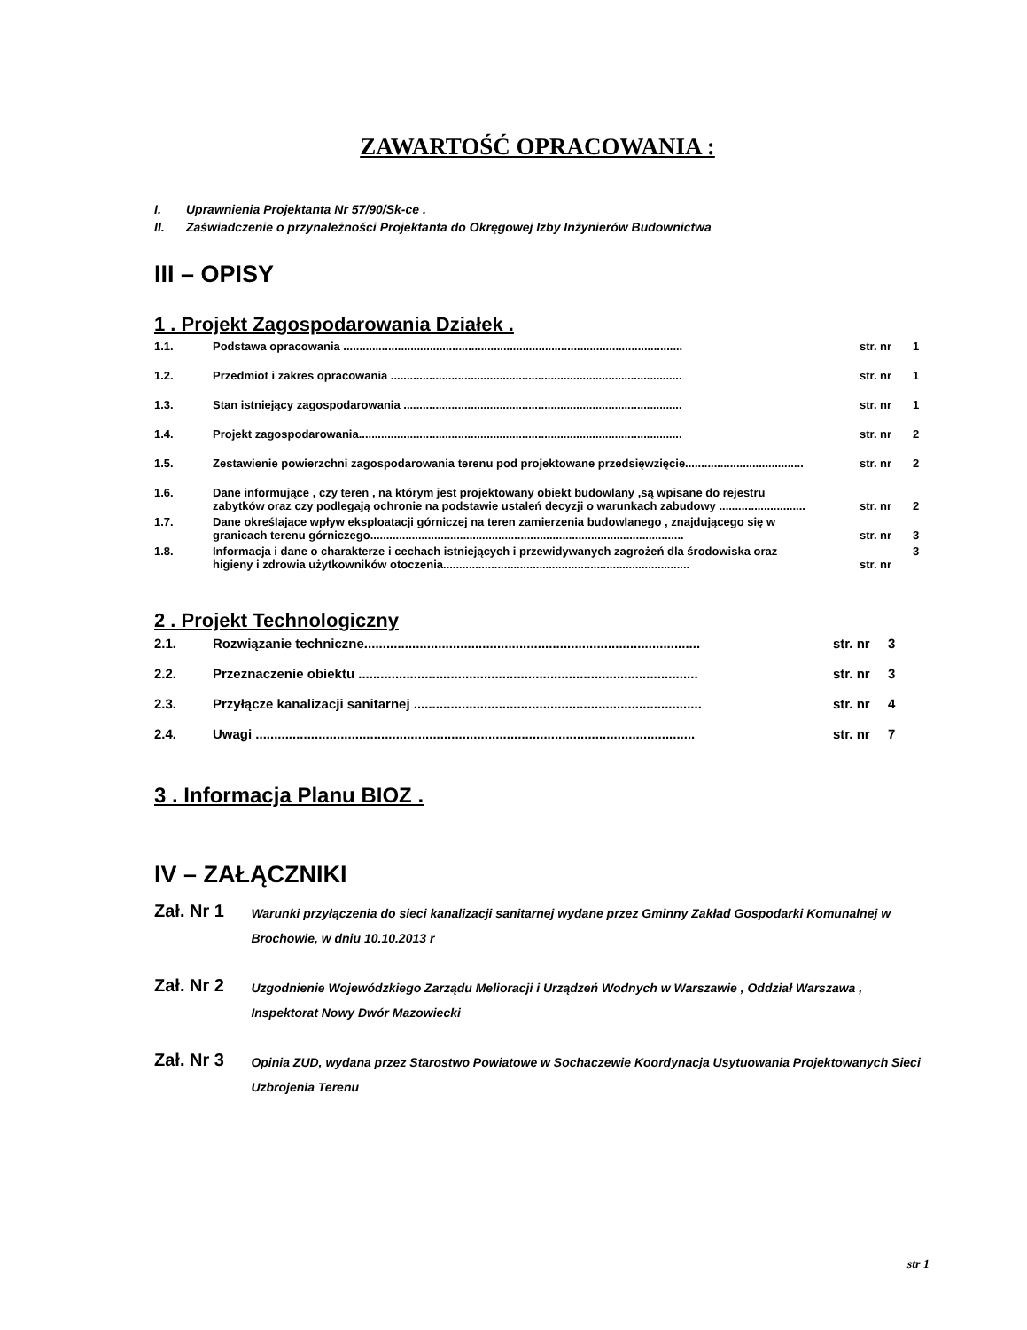ZAWARTOŚĆ OPRACOWANIA :
I. Uprawnienia Projektanta Nr 57/90/Sk-ce .
II. Zaświadczenie o przynależności Projektanta do Okręgowej Izby Inżynierów Budownictwa
III – OPISY
1 . Projekt Zagospodarowania Działek .
| 1.1. | Podstawa opracowania .......................................................................................................... | str. nr | 1 |
| 1.2. | Przedmiot i zakres opracowania ........................................................................................... | str. nr | 1 |
| 1.3. | Stan istniejący zagospodarowania ....................................................................................... | str. nr | 1 |
| 1.4. | Projekt zagospodarowania..................................................................................................... | str. nr | 2 |
| 1.5. | Zestawienie powierzchni zagospodarowania terenu pod projektowane przedsięwzięcie..................................... | str. nr | 2 |
| 1.6. | Dane informujące , czy teren , na którym jest projektowany obiekt budowlany ,są wpisane do rejestru zabytków oraz czy podlegają ochronie na podstawie ustaleń decyzji o warunkach zabudowy ........................... | str. nr | 2 |
| 1.7. | Dane określające wpływ eksploatacji górniczej na teren zamierzenia budowlanego , znajdującego się w granicach terenu górniczego.................................................................................................. | str. nr | 3 |
| 1.8. | Informacja i dane o charakterze i cechach istniejących i przewidywanych zagrożeń dla środowiska oraz higieny i zdrowia użytkowników otoczenia............................................................................. | str. nr | 3 |
2 . Projekt Technologiczny
| 2.1. | Rozwiązanie techniczne........................................................................................... | str. nr | 3 |
| 2.2. | Przeznaczenie obiektu ............................................................................................ | str. nr | 3 |
| 2.3. | Przyłącze kanalizacji sanitarnej .............................................................................. | str. nr | 4 |
| 2.4. | Uwagi ....................................................................................................................... | str. nr | 7 |
3 . Informacja Planu BIOZ .
IV – ZAŁĄCZNIKI
Zał. Nr 1
Warunki przyłączenia do sieci kanalizacji sanitarnej wydane przez Gminny Zakład Gospodarki Komunalnej w Brochowie, w dniu 10.10.2013 r
Zał. Nr 2
Uzgodnienie Wojewódzkiego Zarządu Melioracji i Urządzeń Wodnych w Warszawie , Oddział Warszawa , Inspektorat Nowy Dwór Mazowiecki
Zał. Nr 3
Opinia ZUD, wydana przez Starostwo Powiatowe w Sochaczewie Koordynacja Usytuowania Projektowanych Sieci Uzbrojenia Terenu
str 1